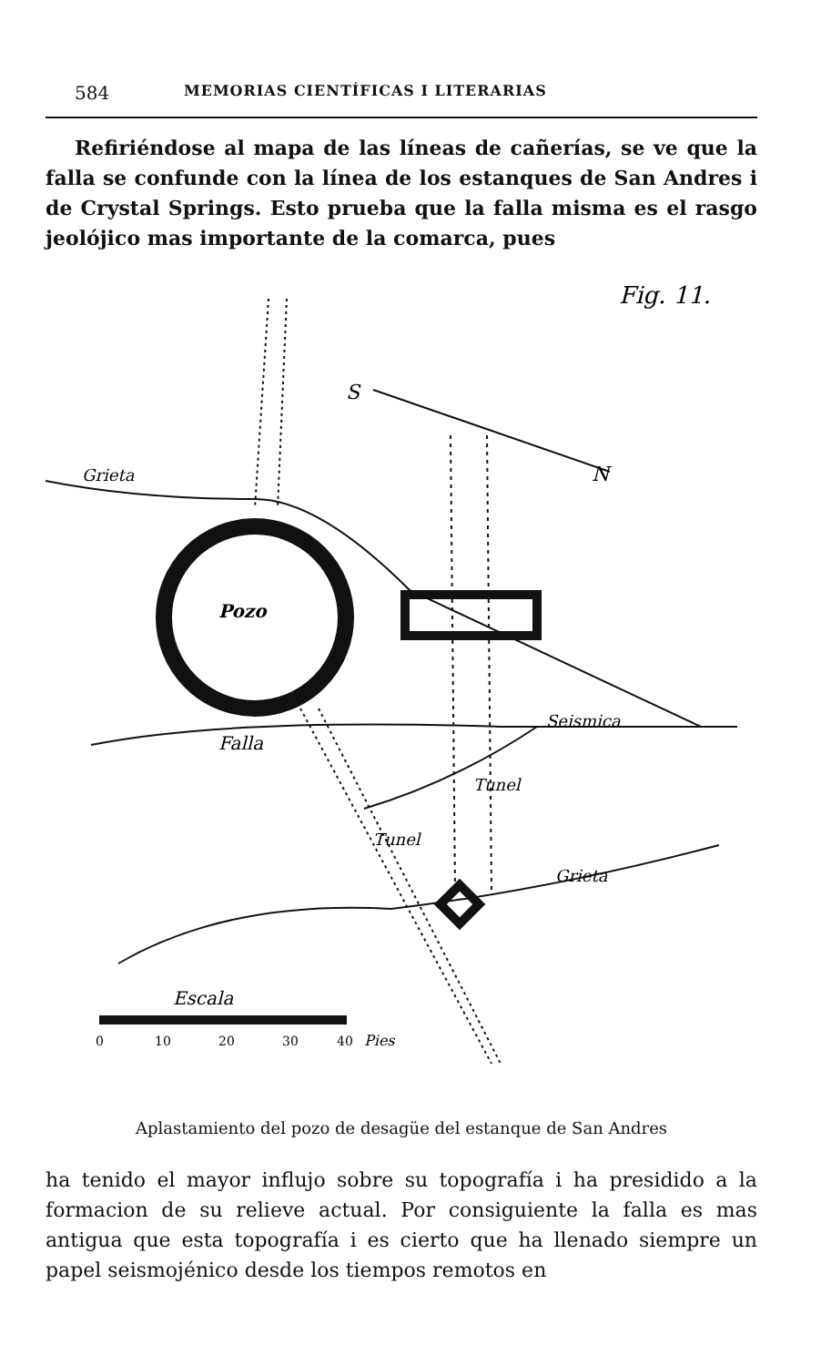584 MEMORIAS CIENTÍFICAS I LITERARIAS
Refiriéndose al mapa de las líneas de cañerías, se ve que la falla se confunde con la línea de los estanques de San Andres i de Crystal Springs. Esto prueba que la falla misma es el rasgo jeolójico mas importante de la comarca, pues
Fig. 11.
S
N
Grieta
Pozo
Falla
Seismica
Tunel
Tunel
Grieta
Escala
0
10
20
30
40
Pies
Aplastamiento del pozo de desagüe del estanque de San Andres
ha tenido el mayor influjo sobre su topografía i ha presidido a la formacion de su relieve actual. Por consiguiente la falla es mas antigua que esta topografía i es cierto que ha llenado siempre un papel seismojénico desde los tiempos remotos en